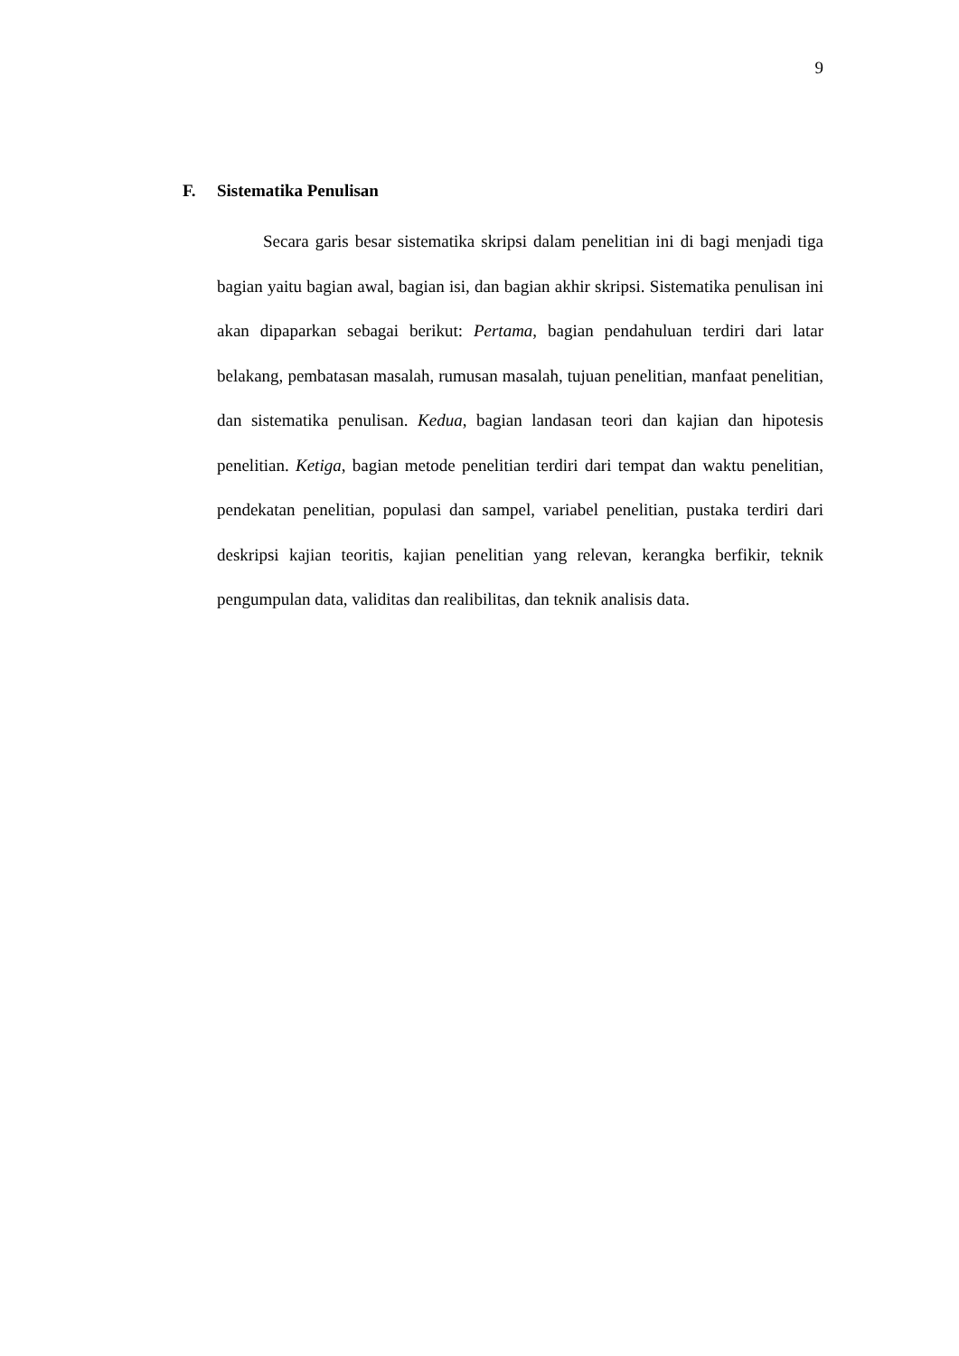9
F. Sistematika Penulisan
Secara garis besar sistematika skripsi dalam penelitian ini di bagi menjadi tiga bagian yaitu bagian awal, bagian isi, dan bagian akhir skripsi. Sistematika penulisan ini akan dipaparkan sebagai berikut: Pertama, bagian pendahuluan terdiri dari latar belakang, pembatasan masalah, rumusan masalah, tujuan penelitian, manfaat penelitian, dan sistematika penulisan. Kedua, bagian landasan teori dan kajian dan hipotesis penelitian. Ketiga, bagian metode penelitian terdiri dari tempat dan waktu penelitian, pendekatan penelitian, populasi dan sampel, variabel penelitian, pustaka terdiri dari deskripsi kajian teoritis, kajian penelitian yang relevan, kerangka berfikir, teknik pengumpulan data, validitas dan realibilitas, dan teknik analisis data.